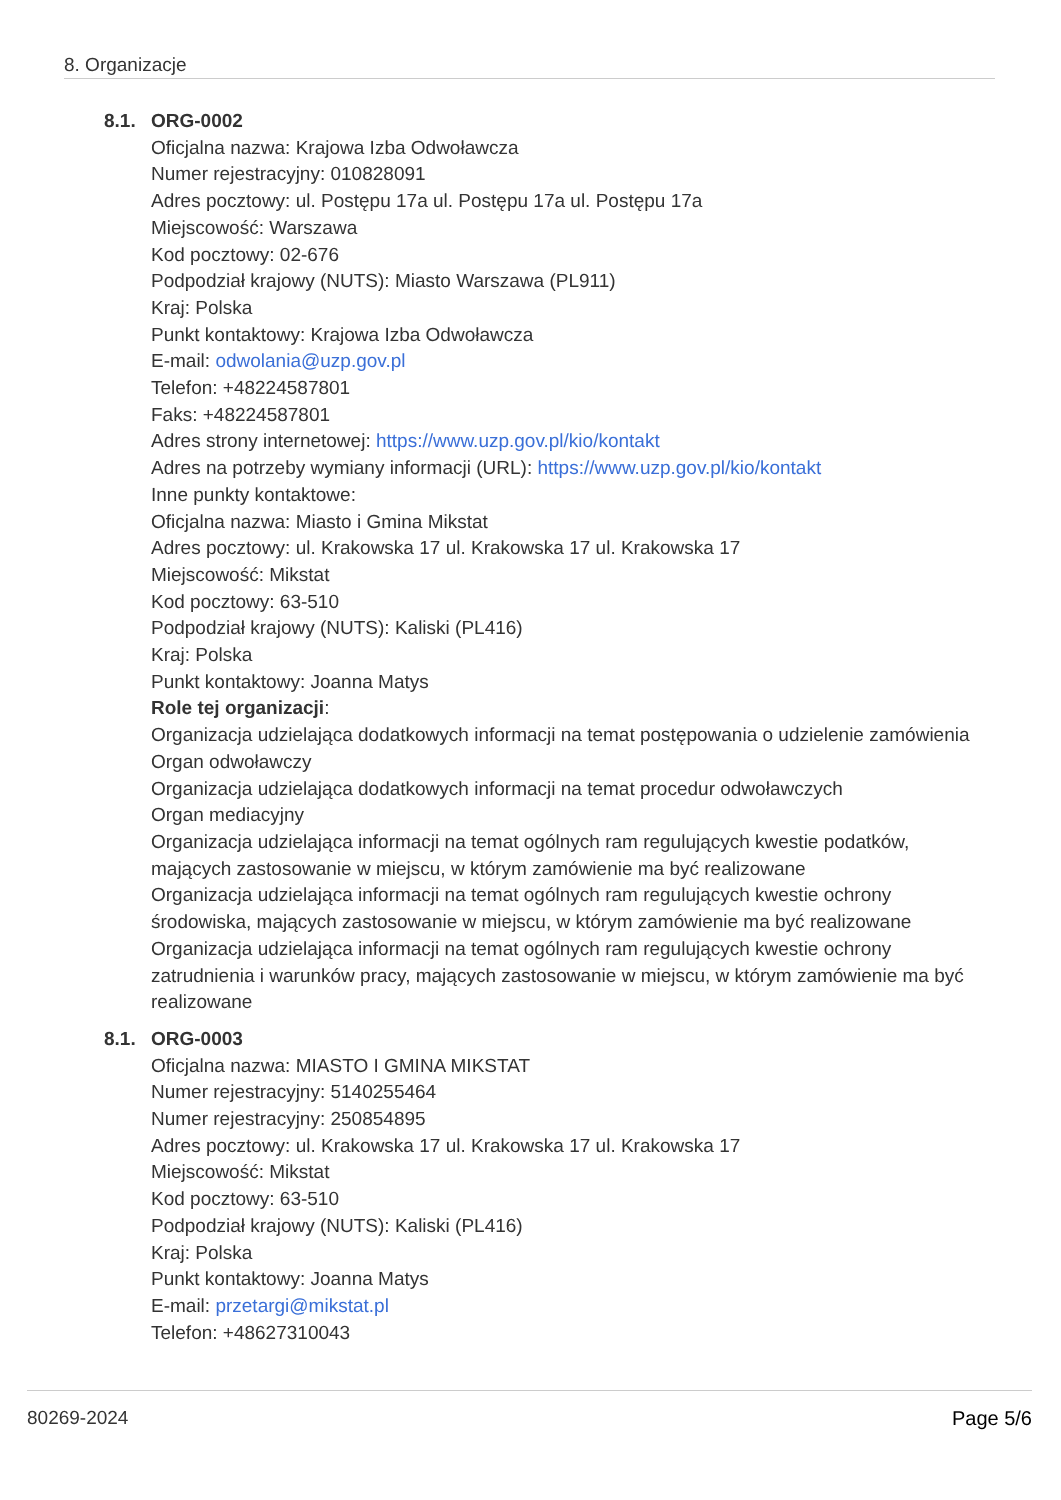8. Organizacje
8.1. ORG-0002
Oficjalna nazwa: Krajowa Izba Odwoławcza
Numer rejestracyjny: 010828091
Adres pocztowy: ul. Postępu 17a ul. Postępu 17a ul. Postępu 17a
Miejscowość: Warszawa
Kod pocztowy: 02-676
Podpodział krajowy (NUTS): Miasto Warszawa (PL911)
Kraj: Polska
Punkt kontaktowy: Krajowa Izba Odwoławcza
E-mail: odwolania@uzp.gov.pl
Telefon: +48224587801
Faks: +48224587801
Adres strony internetowej: https://www.uzp.gov.pl/kio/kontakt
Adres na potrzeby wymiany informacji (URL): https://www.uzp.gov.pl/kio/kontakt
Inne punkty kontaktowe:
Oficjalna nazwa: Miasto i Gmina Mikstat
Adres pocztowy: ul. Krakowska 17 ul. Krakowska 17 ul. Krakowska 17
Miejscowość: Mikstat
Kod pocztowy: 63-510
Podpodział krajowy (NUTS): Kaliski (PL416)
Kraj: Polska
Punkt kontaktowy: Joanna Matys
Role tej organizacji:
Organizacja udzielająca dodatkowych informacji na temat postępowania o udzielenie zamówienia
Organ odwoławczy
Organizacja udzielająca dodatkowych informacji na temat procedur odwoławczych
Organ mediacyjny
Organizacja udzielająca informacji na temat ogólnych ram regulujących kwestie podatków, mających zastosowanie w miejscu, w którym zamówienie ma być realizowane
Organizacja udzielająca informacji na temat ogólnych ram regulujących kwestie ochrony środowiska, mających zastosowanie w miejscu, w którym zamówienie ma być realizowane
Organizacja udzielająca informacji na temat ogólnych ram regulujących kwestie ochrony zatrudnienia i warunków pracy, mających zastosowanie w miejscu, w którym zamówienie ma być realizowane
8.1. ORG-0003
Oficjalna nazwa: MIASTO I GMINA MIKSTAT
Numer rejestracyjny: 5140255464
Numer rejestracyjny: 250854895
Adres pocztowy: ul. Krakowska 17 ul. Krakowska 17 ul. Krakowska 17
Miejscowość: Mikstat
Kod pocztowy: 63-510
Podpodział krajowy (NUTS): Kaliski (PL416)
Kraj: Polska
Punkt kontaktowy: Joanna Matys
E-mail: przetargi@mikstat.pl
Telefon: +48627310043
80269-2024 Page 5/6